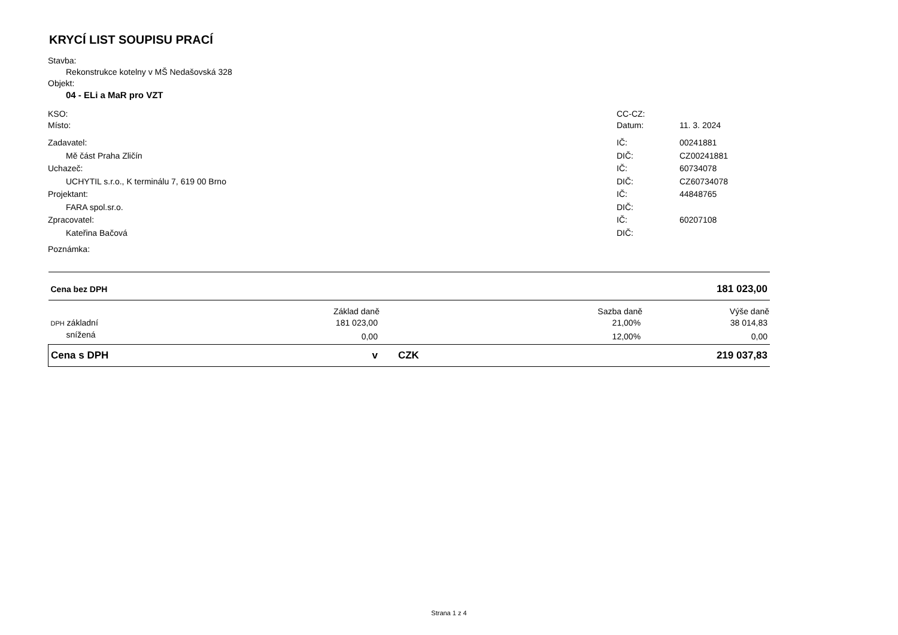KRYCÍ LIST SOUPISU PRACÍ
Stavba:
Rekonstrukce kotelny v MŠ Nedašovská 328
Objekt:
04 - ELi a MaR pro VZT
KSO: CC-CZ:
Místo: Datum: 11. 3. 2024
Zadavatel: IČ: 00241881
Mě část Praha Zličín DIČ: CZ00241881
Uchazeč: IČ: 60734078
UCHYTIL s.r.o., K terminálu 7, 619 00 Brno DIČ: CZ60734078
Projektant: IČ: 44848765
FARA spol.sr.o. DIČ:
Zpracovatel: IČ: 60207108
Kateřina Bačová DIČ:
Poznámka:
| Cena bez DPH | 181 023,00 | | | |
| | Základ daně | | Sazba daně | Výše daně |
| DPH základní | 181 023,00 | | 21,00% | 38 014,83 |
| snížená | 0,00 | | 12,00% | 0,00 |
| Cena s DPH | v | CZK | 219 037,83 | |
Strana 1 z 4